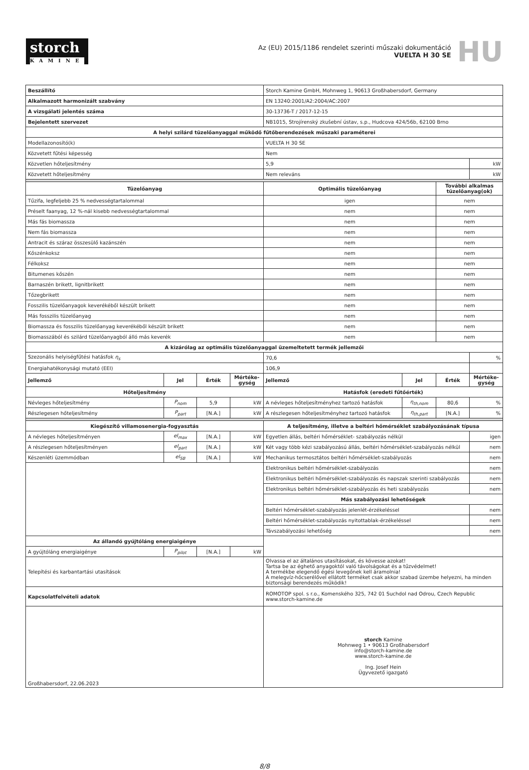storch
KAMINE
Az (EU) 2015/1186 rendelet szerinti műszaki dokumentáció
VUELTA H 30 SE
HU
| Beszállító | | | | Storch Kamine GmbH, Mohnweg 1, 90613 Großhabersdorf, Germany | | | |
| Alkalmazott harmonizált szabvány | | | | EN 13240:2001/A2:2004/AC:2007 | | | |
| A vizsgálati jelentés száma | | | | 30-13736-T / 2017-12-15 | | | |
| Bejelentett szervezet | | | | NB1015, Strojírenský zkušební ústav, s.p., Hudcova 424/56b, 62100 Brno | | | |
| A helyi szilárd tüzelőanyaggal működő fűtőberendezések műszaki paraméterei | | | | | | | |
| Modellazonosító(k) | | | | VUELTA H 30 SE | | | |
| Közvetett fűtési képesség | | | | Nem | | | |
| Közvetlen hőteljesítmény | | | | 5,9 | | | kW |
| Közvetett hőteljesítmény | | | | Nem releváns | | | kW |
| Tüzelőanyag | | | | Optimális tüzelőanyag | | További alkalmas tüzelőanyag(ok) | |
| Tűzifa, legfeljebb 25 % nedvességtartalommal | | | | igen | | nem | |
| Préselt faanyag, 12 %-nál kisebb nedvességtartalommal | | | | nem | | nem | |
| Más fás biomassza | | | | nem | | nem | |
| Nem fás biomassza | | | | nem | | nem | |
| Antracit és száraz összesülő kazánszén | | | | nem | | nem | |
| Kőszénkoksz | | | | nem | | nem | |
| Félkoksz | | | | nem | | nem | |
| Bitumenes kőszén | | | | nem | | nem | |
| Barnaszén brikett, lignitbrikett | | | | nem | | nem | |
| Tőzegbrikett | | | | nem | | nem | |
| Fosszilis tüzelőanyagok keverékéből készült brikett | | | | nem | | nem | |
| Más fosszilis tüzelőanyag | | | | nem | | nem | |
| Biomassza és fosszilis tüzelőanyag keverékéből készült brikett | | | | nem | | nem | |
| Biomasszából és szilárd tüzelőanyagból álló más keverék | | | | nem | | nem | |
| A kizárólag az optimális tüzelőanyaggal üzemeltetett termék jellemzői | | | | | | | |
| Szezonális helyiségfűtési hatásfok η<sub>s</sub> | | | | 70,6 | | | % |
| Energiahatékonysági mutató (EEI) | | | | 106,9 | | | |
| Jellemző | Jel | Érték | Mértéke-gység | Jellemző | Jel | Érték | Mértéke-gység |
| Hőteljesítmény | | | | Hatásfok (eredeti fűtőérték) | | | |
| Névleges hőteljesítmény | P<sub>nom</sub> | 5,9 | kW | A névleges hőteljesítményhez tartozó hatásfok | η<sub>th,nom</sub> | 80,6 | % |
| Részlegesen hőteljesítmény | P<sub>part</sub> | [N.A.] | kW | A részlegesen hőteljesítményhez tartozó hatásfok | η<sub>th,part</sub> | [N.A.] | % |
| Kiegészítő villamosenergia-fogyasztás | | | | A teljesítmény, illetve a beltéri hőmérséklet szabályozásának típusa | | | |
| A névleges hőteljesítményen | el<sub>max</sub> | [N.A.] | kW | Egyetlen állás, beltéri hőmérséklet- szabályozás nélkül | | | igen |
| A részlegesen hőteljesítményen | el<sub>part</sub> | [N.A.] | kW | Két vagy több kézi szabályozású állás, beltéri hőmérséklet-szabályozás nélkül | | | nem |
| Készenléti üzemmódban | el<sub>SB</sub> | [N.A.] | kW | Mechanikus termosztátos beltéri hőmérséklet-szabályozás | | | nem |
| | | | | Elektronikus beltéri hőmérséklet-szabályozás | | | nem |
| | | | | Elektronikus beltéri hőmérséklet-szabályozás és napszak szerinti szabályozás | | | nem |
| | | | | Elektronikus beltéri hőmérséklet-szabályozás és heti szabályozás | | | nem |
| | | | | Más szabályozási lehetőségek | | | |
| | | | | Beltéri hőmérséklet-szabályozás jelenlét-érzékeléssel | | | nem |
| | | | | Beltéri hőmérséklet-szabályozás nyitottablak-érzékeléssel | | | nem |
| | | | | Távszabályozási lehetőség | | | nem |
| Az állandó gyújtóláng energiaigénye | | | | | | | |
| A gyújtóláng energiaigénye | P<sub>pilot</sub> | [N.A.] | kW | | | | |
| Telepítési és karbantartási utasítások | | | | Olvassa el az általános utasításokat, és kövesse azokat! Tartsa be az éghető anyagoktól való távolságokat és a tűzvédelmet! A termékbe elegendő égési levegőnek kell áramolnia! A melegvíz-hőcserélővel ellátott terméket csak akkor szabad üzembe helyezni, ha minden biztonsági berendezés működik! | | | |
| Kapcsolatfelvételi adatok | | | | ROMOTOP spol. s r.o., Komenského 325, 742 01 Suchdol nad Odrou, Czech Republic www.storch-kamine.de | | | |
| Großhabersdorf, 22.06.2023 | | | | storch Kamine Mohnweg 1 • 90613 Großhabersdorf info@storch-kamine.de www.storch-kamine.de Ing. Josef Hein Ügyvezető igazgató | | | |
8/8